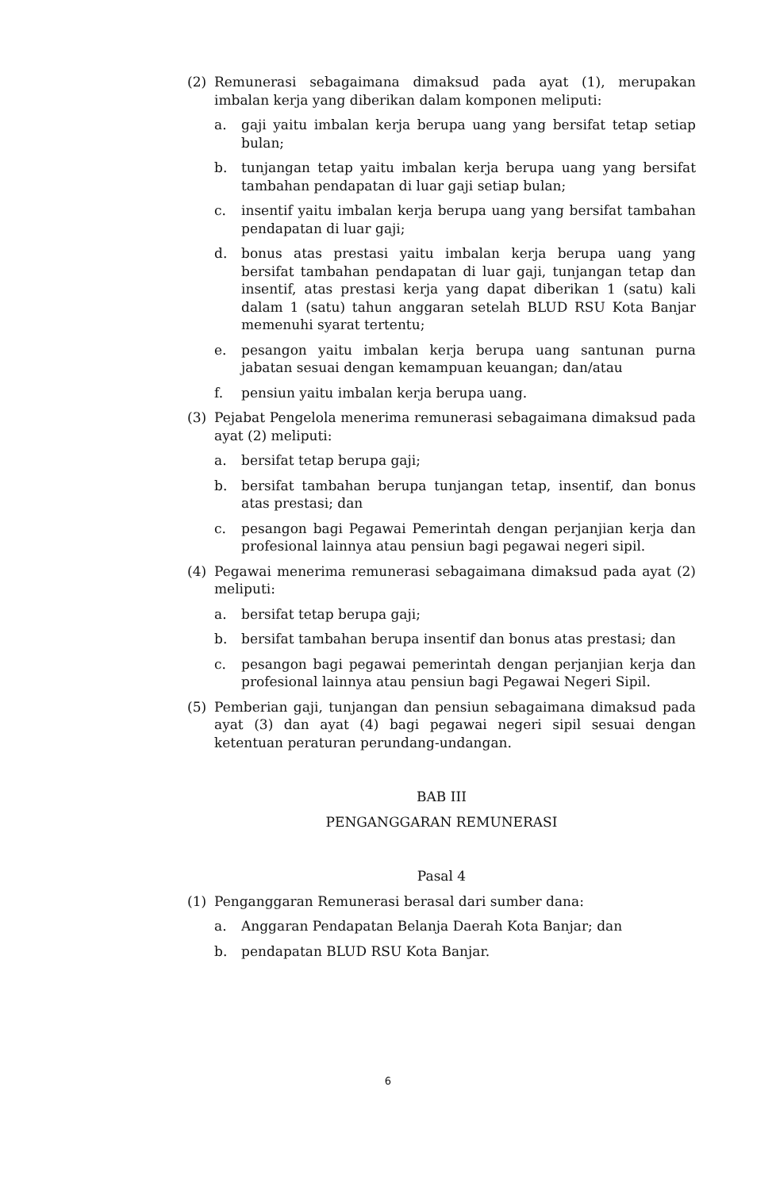(2) Remunerasi sebagaimana dimaksud pada ayat (1), merupakan imbalan kerja yang diberikan dalam komponen meliputi:
a. gaji yaitu imbalan kerja berupa uang yang bersifat tetap setiap bulan;
b. tunjangan tetap yaitu imbalan kerja berupa uang yang bersifat tambahan pendapatan di luar gaji setiap bulan;
c. insentif yaitu imbalan kerja berupa uang yang bersifat tambahan pendapatan di luar gaji;
d. bonus atas prestasi yaitu imbalan kerja berupa uang yang bersifat tambahan pendapatan di luar gaji, tunjangan tetap dan insentif, atas prestasi kerja yang dapat diberikan 1 (satu) kali dalam 1 (satu) tahun anggaran setelah BLUD RSU Kota Banjar memenuhi syarat tertentu;
e. pesangon yaitu imbalan kerja berupa uang santunan purna jabatan sesuai dengan kemampuan keuangan; dan/atau
f. pensiun yaitu imbalan kerja berupa uang.
(3) Pejabat Pengelola menerima remunerasi sebagaimana dimaksud pada ayat (2) meliputi:
a. bersifat tetap berupa gaji;
b. bersifat tambahan berupa tunjangan tetap, insentif, dan bonus atas prestasi; dan
c. pesangon bagi Pegawai Pemerintah dengan perjanjian kerja dan profesional lainnya atau pensiun bagi pegawai negeri sipil.
(4) Pegawai menerima remunerasi sebagaimana dimaksud pada ayat (2) meliputi:
a. bersifat tetap berupa gaji;
b. bersifat tambahan berupa insentif dan bonus atas prestasi; dan
c. pesangon bagi pegawai pemerintah dengan perjanjian kerja dan profesional lainnya atau pensiun bagi Pegawai Negeri Sipil.
(5) Pemberian gaji, tunjangan dan pensiun sebagaimana dimaksud pada ayat (3) dan ayat (4) bagi pegawai negeri sipil sesuai dengan ketentuan peraturan perundang-undangan.
BAB III
PENGANGGARAN REMUNERASI
Pasal 4
(1) Penganggaran Remunerasi berasal dari sumber dana:
a. Anggaran Pendapatan Belanja Daerah Kota Banjar; dan
b. pendapatan BLUD RSU Kota Banjar.
6